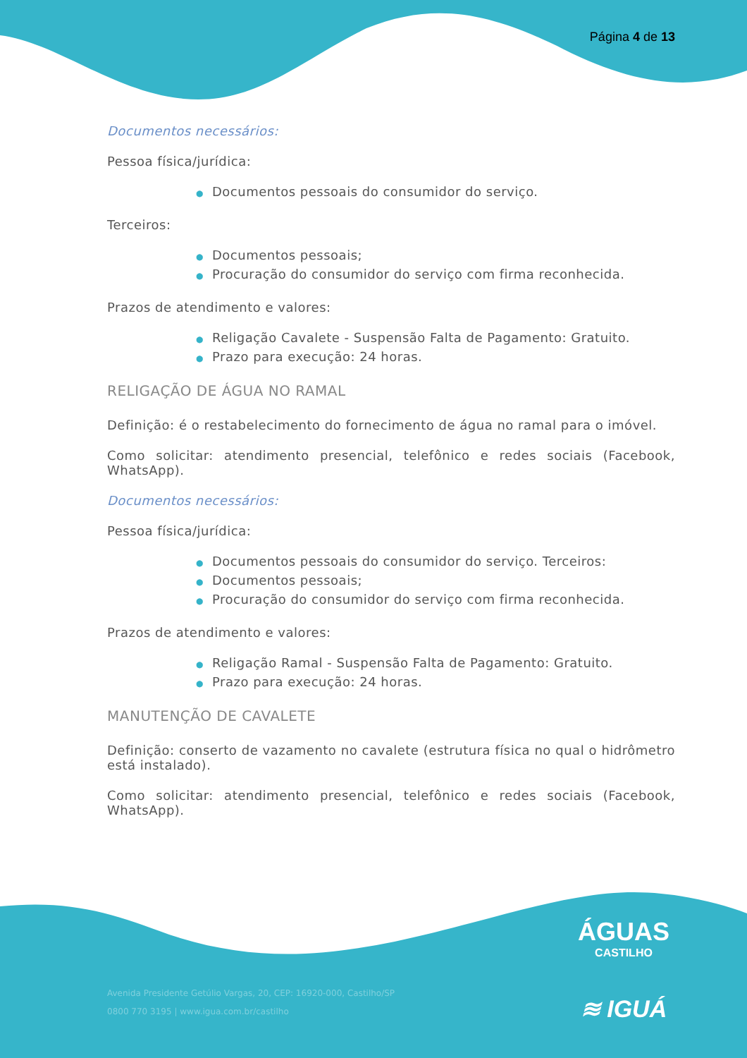Página 4 de 13
Documentos necessários:
Pessoa física/jurídica:
● Documentos pessoais do consumidor do serviço.
Terceiros:
● Documentos pessoais;
● Procuração do consumidor do serviço com firma reconhecida.
Prazos de atendimento e valores:
● Religação Cavalete - Suspensão Falta de Pagamento: Gratuito.
● Prazo para execução: 24 horas.
RELIGAÇÃO DE ÁGUA NO RAMAL
Definição: é o restabelecimento do fornecimento de água no ramal para o imóvel.
Como solicitar: atendimento presencial, telefônico e redes sociais (Facebook, WhatsApp).
Documentos necessários:
Pessoa física/jurídica:
● Documentos pessoais do consumidor do serviço. Terceiros:
● Documentos pessoais;
● Procuração do consumidor do serviço com firma reconhecida.
Prazos de atendimento e valores:
● Religação Ramal - Suspensão Falta de Pagamento: Gratuito.
● Prazo para execução: 24 horas.
MANUTENÇÃO DE CAVALETE
Definição: conserto de vazamento no cavalete (estrutura física no qual o hidrômetro está instalado).
Como solicitar: atendimento presencial, telefônico e redes sociais (Facebook, WhatsApp).
ÁGUAS
CASTILHO
≋ IGUÁ
Avenida Presidente Getúlio Vargas, 20, CEP: 16920-000, Castilho/SP
0800 770 3195 | www.igua.com.br/castilho